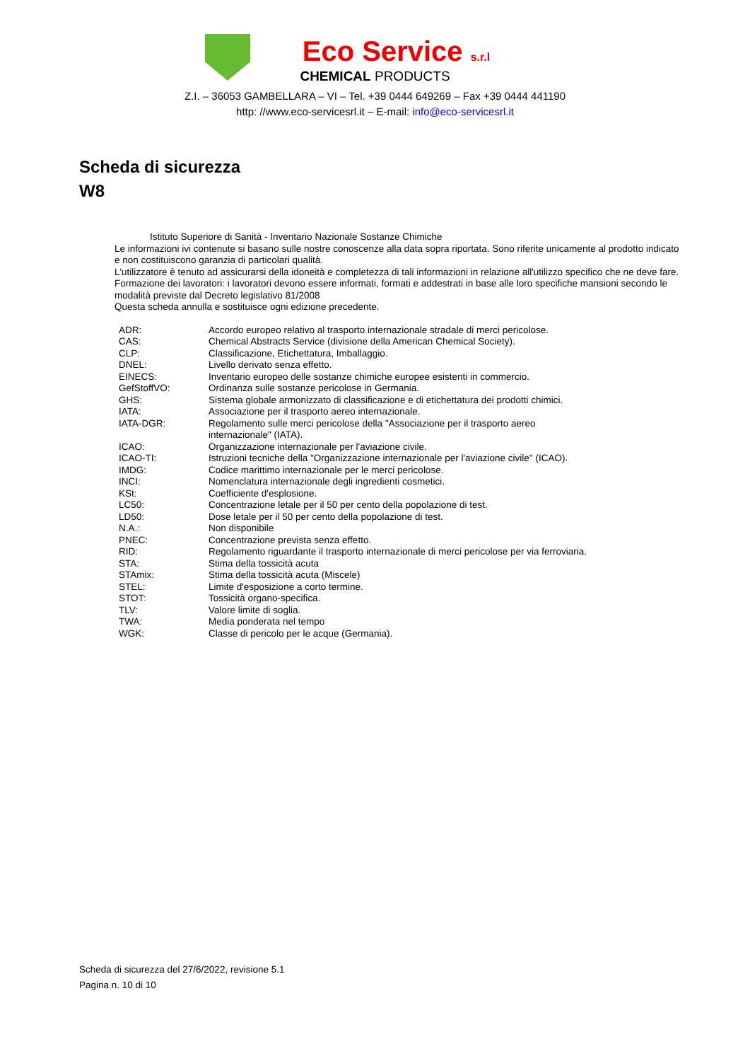Eco Service s.r.l
CHEMICAL PRODUCTS
Z.I. – 36053 GAMBELLARA – VI – Tel. +39 0444 649269 – Fax +39 0444 441190
http: //www.eco-servicesrl.it – E-mail: info@eco-servicesrl.it
Scheda di sicurezza
W8
Istituto Superiore di Sanità - Inventario Nazionale Sostanze Chimiche
Le informazioni ivi contenute si basano sulle nostre conoscenze alla data sopra riportata. Sono riferite unicamente al prodotto indicato e non costituiscono garanzia di particolari qualità.
L'utilizzatore è tenuto ad assicurarsi della idoneità e completezza di tali informazioni in relazione all'utilizzo specifico che ne deve fare.
Formazione dei lavoratori: i lavoratori devono essere informati, formati e addestrati in base alle loro specifiche mansioni secondo le modalità previste dal Decreto legislativo 81/2008
Questa scheda annulla e sostituisce ogni edizione precedente.
| ADR: | Accordo europeo relativo al trasporto internazionale stradale di merci pericolose. |
| CAS: | Chemical Abstracts Service (divisione della American Chemical Society). |
| CLP: | Classificazione, Etichettatura, Imballaggio. |
| DNEL: | Livello derivato senza effetto. |
| EINECS: | Inventario europeo delle sostanze chimiche europee esistenti in commercio. |
| GefStoffVO: | Ordinanza sulle sostanze pericolose in Germania. |
| GHS: | Sistema globale armonizzato di classificazione e di etichettatura dei prodotti chimici. |
| IATA: | Associazione per il trasporto aereo internazionale. |
| IATA-DGR: | Regolamento sulle merci pericolose della "Associazione per il trasporto aereo internazionale" (IATA). |
| ICAO: | Organizzazione internazionale per l'aviazione civile. |
| ICAO-TI: | Istruzioni tecniche della "Organizzazione internazionale per l'aviazione civile" (ICAO). |
| IMDG: | Codice marittimo internazionale per le merci pericolose. |
| INCI: | Nomenclatura internazionale degli ingredienti cosmetici. |
| KSt: | Coefficiente d'esplosione. |
| LC50: | Concentrazione letale per il 50 per cento della popolazione di test. |
| LD50: | Dose letale per il 50 per cento della popolazione di test. |
| N.A.: | Non disponibile |
| PNEC: | Concentrazione prevista senza effetto. |
| RID: | Regolamento riguardante il trasporto internazionale di merci pericolose per via ferroviaria. |
| STA: | Stima della tossicità acuta |
| STAmix: | Stima della tossicità acuta (Miscele) |
| STEL: | Limite d'esposizione a corto termine. |
| STOT: | Tossicità organo-specifica. |
| TLV: | Valore limite di soglia. |
| TWA: | Media ponderata nel tempo |
| WGK: | Classe di pericolo per le acque (Germania). |
Scheda di sicurezza del 27/6/2022, revisione 5.1
Pagina n. 10 di 10